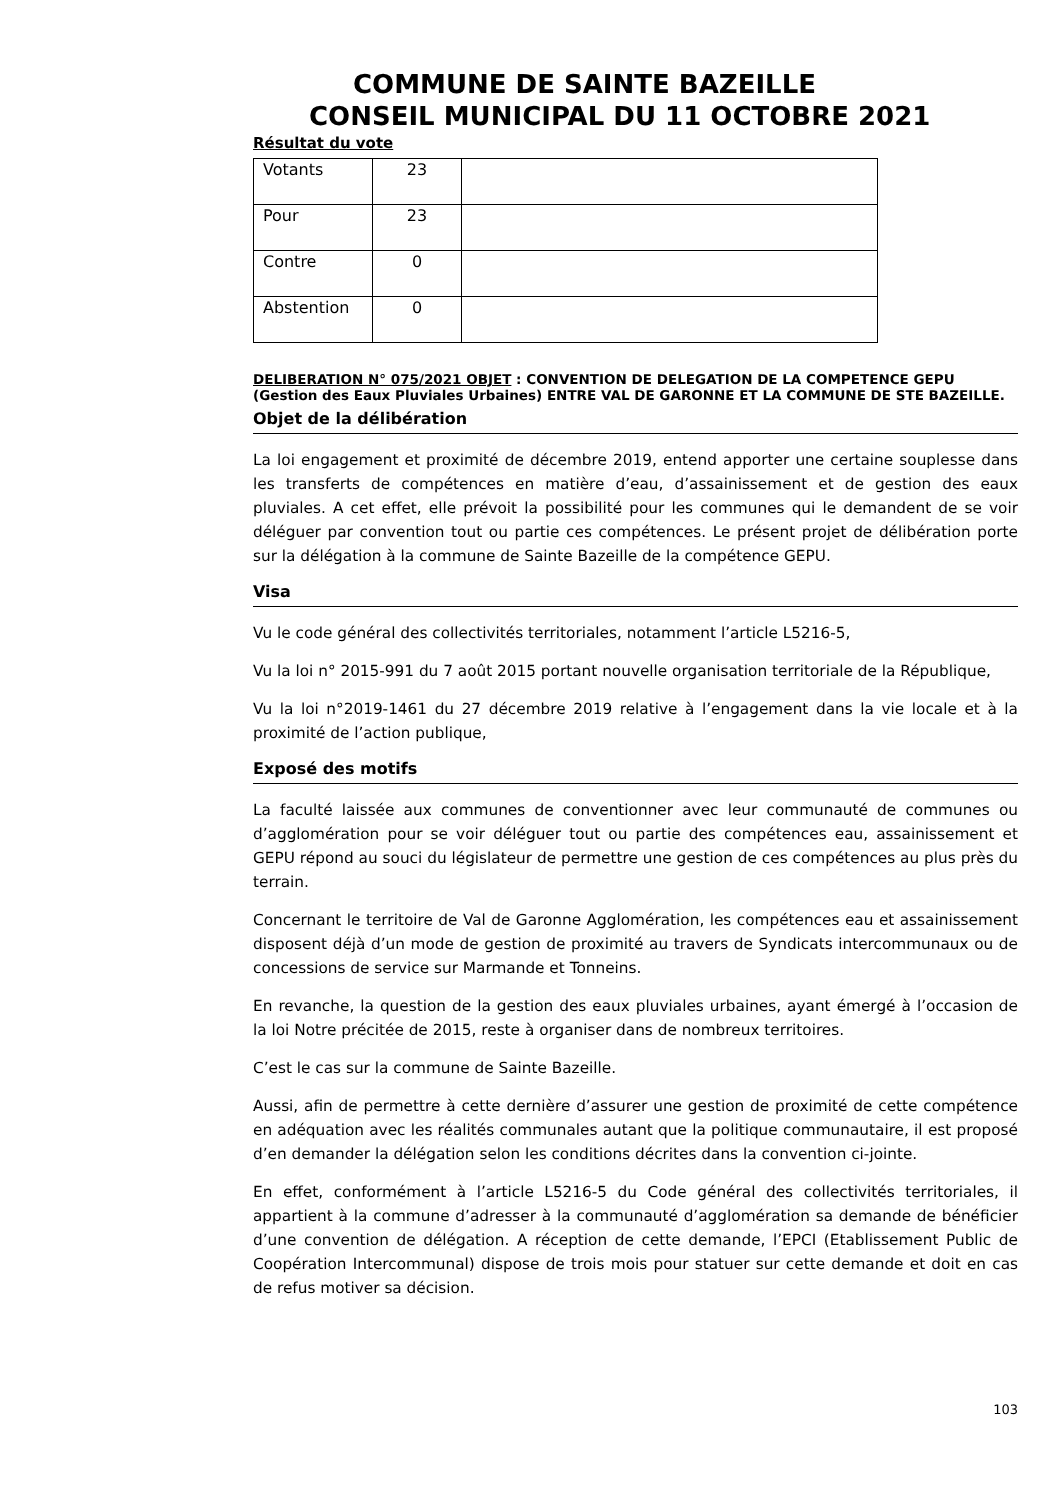COMMUNE DE SAINTE BAZEILLE
CONSEIL MUNICIPAL DU 11 OCTOBRE 2021
Résultat du vote
| Votants | 23 | |
| Pour | 23 | |
| Contre | 0 | |
| Abstention | 0 | |
DELIBERATION N° 075/2021 OBJET : CONVENTION DE DELEGATION DE LA COMPETENCE GEPU (Gestion des Eaux Pluviales Urbaines) ENTRE VAL DE GARONNE ET LA COMMUNE DE STE BAZEILLE.
Objet de la délibération
La loi engagement et proximité de décembre 2019, entend apporter une certaine souplesse dans les transferts de compétences en matière d’eau, d’assainissement et de gestion des eaux pluviales. A cet effet, elle prévoit la possibilité pour les communes qui le demandent de se voir déléguer par convention tout ou partie ces compétences. Le présent projet de délibération porte sur la délégation à la commune de Sainte Bazeille de la compétence GEPU.
Visa
Vu le code général des collectivités territoriales, notamment l’article L5216-5,
Vu la loi n° 2015-991 du 7 août 2015 portant nouvelle organisation territoriale de la République,
Vu la loi n°2019-1461 du 27 décembre 2019 relative à l’engagement dans la vie locale et à la proximité de l’action publique,
Exposé des motifs
La faculté laissée aux communes de conventionner avec leur communauté de communes ou d’agglomération pour se voir déléguer tout ou partie des compétences eau, assainissement et GEPU répond au souci du législateur de permettre une gestion de ces compétences au plus près du terrain.
Concernant le territoire de Val de Garonne Agglomération, les compétences eau et assainissement disposent déjà d’un mode de gestion de proximité au travers de Syndicats intercommunaux ou de concessions de service sur Marmande et Tonneins.
En revanche, la question de la gestion des eaux pluviales urbaines, ayant émergé à l’occasion de la loi Notre précitée de 2015, reste à organiser dans de nombreux territoires.
C’est le cas sur la commune de Sainte Bazeille.
Aussi, afin de permettre à cette dernière d’assurer une gestion de proximité de cette compétence en adéquation avec les réalités communales autant que la politique communautaire, il est proposé d’en demander la délégation selon les conditions décrites dans la convention ci-jointe.
En effet, conformément à l’article L5216-5 du Code général des collectivités territoriales, il appartient à la commune d’adresser à la communauté d’agglomération sa demande de bénéficier d’une convention de délégation. A réception de cette demande, l’EPCI (Etablissement Public de Coopération Intercommunal) dispose de trois mois pour statuer sur cette demande et doit en cas de refus motiver sa décision.
103